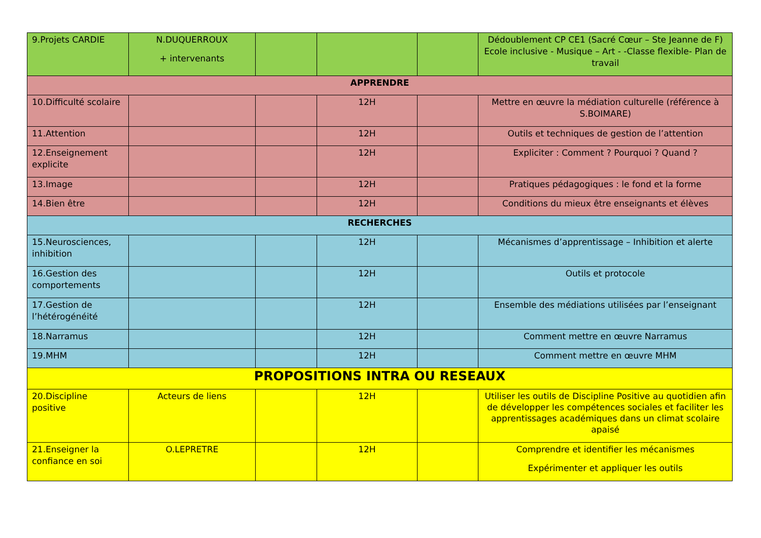| 9.Projets CARDIE | N.DUQUERROUX + intervenants | | | | Dédoublement CP CE1 (Sacré Cœur – Ste Jeanne de F) Ecole inclusive - Musique – Art - -Classe flexible- Plan de travail |
| APPRENDRE | | | | | |
| 10.Difficulté scolaire | | | 12H | | Mettre en œuvre la médiation culturelle (référence à S.BOIMARE) |
| 11.Attention | | | 12H | | Outils et techniques de gestion de l’attention |
| 12.Enseignement explicite | | | 12H | | Expliciter : Comment ? Pourquoi ? Quand ? |
| 13.Image | | | 12H | | Pratiques pédagogiques : le fond et la forme |
| 14.Bien être | | | 12H | | Conditions du mieux être enseignants et élèves |
| RECHERCHES | | | | | |
| 15.Neurosciences, inhibition | | | 12H | | Mécanismes d’apprentissage – Inhibition et alerte |
| 16.Gestion des comportements | | | 12H | | Outils et protocole |
| 17.Gestion de l’hétérogénéité | | | 12H | | Ensemble des médiations utilisées par l’enseignant |
| 18.Narramus | | | 12H | | Comment mettre en œuvre Narramus |
| 19.MHM | | | 12H | | Comment mettre en œuvre MHM |
| PROPOSITIONS INTRA OU RESEAUX | | | | | |
| 20.Discipline positive | Acteurs de liens | | 12H | | Utiliser les outils de Discipline Positive au quotidien afin de développer les compétences sociales et faciliter les apprentissages académiques dans un climat scolaire apaisé |
| 21.Enseigner la confiance en soi | O.LEPRETRE | | 12H | | Comprendre et identifier les mécanismes Expérimenter et appliquer les outils |